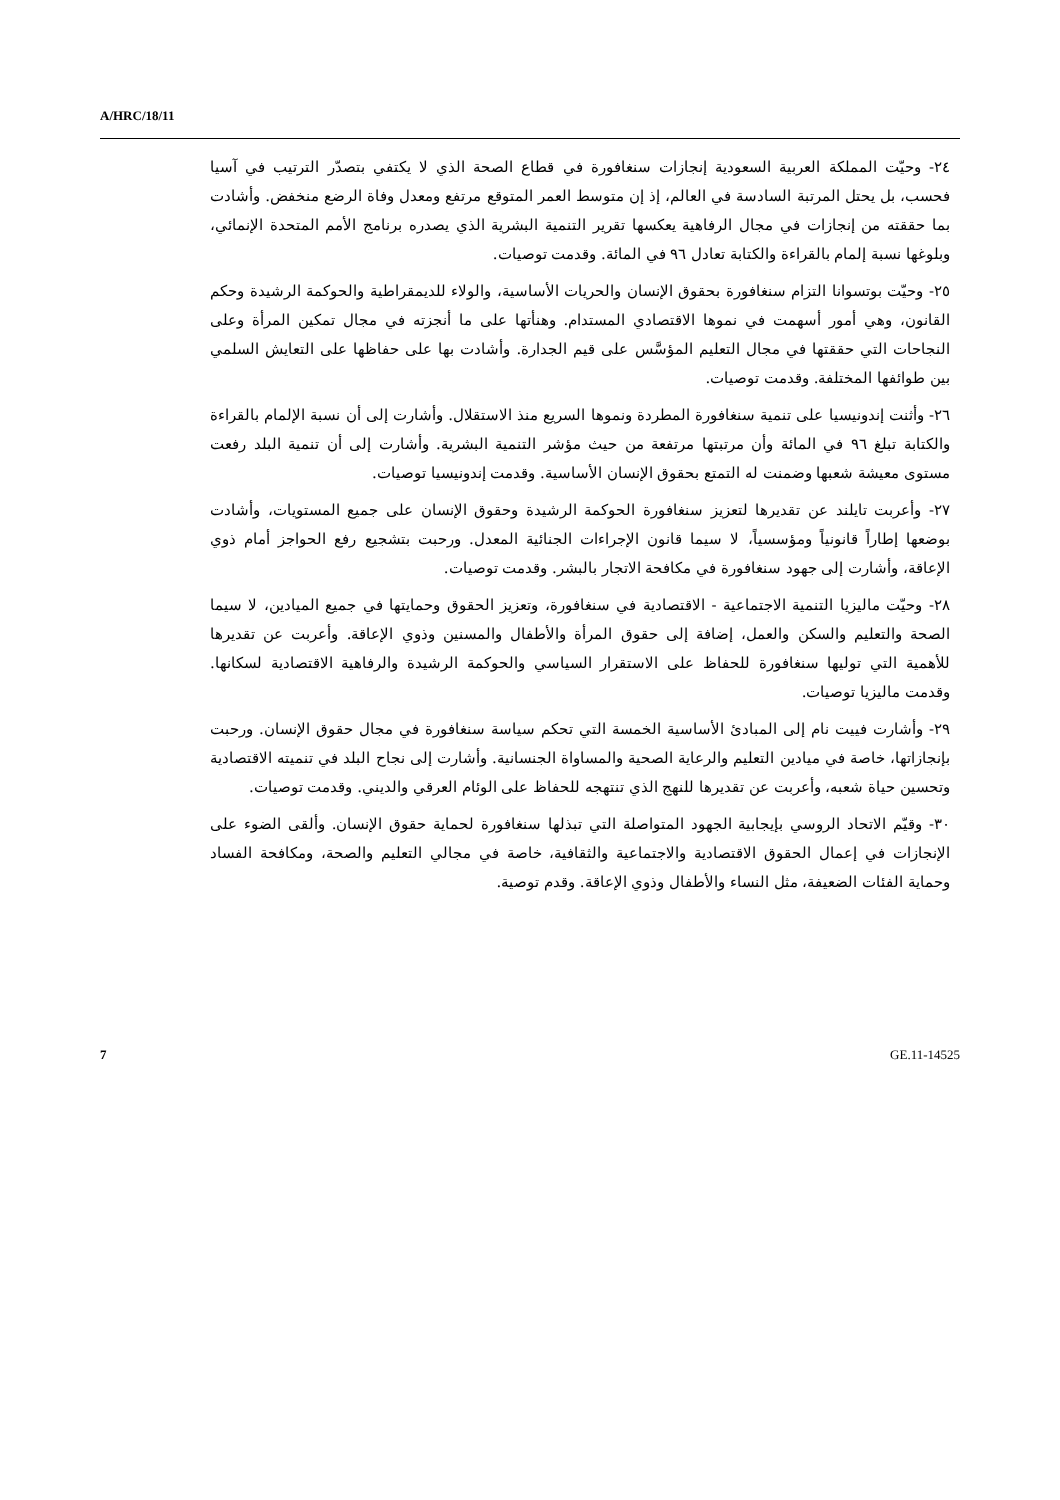A/HRC/18/11
٢٤- وحيّت المملكة العربية السعودية إنجازات سنغافورة في قطاع الصحة الذي لا يكتفي بتصدّر الترتيب في آسيا فحسب، بل يحتل المرتبة السادسة في العالم، إذ إن متوسط العمر المتوقع مرتفع ومعدل وفاة الرضع منخفض. وأشادت بما حققته من إنجازات في مجال الرفاهية يعكسها تقرير التنمية البشرية الذي يصدره برنامج الأمم المتحدة الإنمائي، وبلوغها نسبة إلمام بالقراءة والكتابة تعادل ٩٦ في المائة. وقدمت توصيات.
٢٥- وحيّت بوتسوانا التزام سنغافورة بحقوق الإنسان والحريات الأساسية، والولاء للديمقراطية والحوكمة الرشيدة وحكم القانون، وهي أمور أسهمت في نموها الاقتصادي المستدام. وهنأتها على ما أنجزته في مجال تمكين المرأة وعلى النجاحات التي حققتها في مجال التعليم المؤسَّس على قيم الجدارة. وأشادت بها على حفاظها على التعايش السلمي بين طوائفها المختلفة. وقدمت توصيات.
٢٦- وأثنت إندونيسيا على تنمية سنغافورة المطردة ونموها السريع منذ الاستقلال. وأشارت إلى أن نسبة الإلمام بالقراءة والكتابة تبلغ ٩٦ في المائة وأن مرتبتها مرتفعة من حيث مؤشر التنمية البشرية. وأشارت إلى أن تنمية البلد رفعت مستوى معيشة شعبها وضمنت له التمتع بحقوق الإنسان الأساسية. وقدمت إندونيسيا توصيات.
٢٧- وأعربت تايلند عن تقديرها لتعزيز سنغافورة الحوكمة الرشيدة وحقوق الإنسان على جميع المستويات، وأشادت بوضعها إطاراً قانونياً ومؤسسياً، لا سيما قانون الإجراءات الجنائية المعدل. ورحبت بتشجيع رفع الحواجز أمام ذوي الإعاقة، وأشارت إلى جهود سنغافورة في مكافحة الاتجار بالبشر. وقدمت توصيات.
٢٨- وحيّت ماليزيا التنمية الاجتماعية - الاقتصادية في سنغافورة، وتعزيز الحقوق وحمايتها في جميع الميادين، لا سيما الصحة والتعليم والسكن والعمل، إضافة إلى حقوق المرأة والأطفال والمسنين وذوي الإعاقة. وأعربت عن تقديرها للأهمية التي توليها سنغافورة للحفاظ على الاستقرار السياسي والحوكمة الرشيدة والرفاهية الاقتصادية لسكانها. وقدمت ماليزيا توصيات.
٢٩- وأشارت فييت نام إلى المبادئ الأساسية الخمسة التي تحكم سياسة سنغافورة في مجال حقوق الإنسان. ورحبت بإنجازاتها، خاصة في ميادين التعليم والرعاية الصحية والمساواة الجنسانية. وأشارت إلى نجاح البلد في تنميته الاقتصادية وتحسين حياة شعبه، وأعربت عن تقديرها للنهج الذي تنتهجه للحفاظ على الوئام العرقي والديني. وقدمت توصيات.
٣٠- وقيّم الاتحاد الروسي بإيجابية الجهود المتواصلة التي تبذلها سنغافورة لحماية حقوق الإنسان. وألقى الضوء على الإنجازات في إعمال الحقوق الاقتصادية والاجتماعية والثقافية، خاصة في مجالي التعليم والصحة، ومكافحة الفساد وحماية الفئات الضعيفة، مثل النساء والأطفال وذوي الإعاقة. وقدم توصية.
7 GE.11-14525